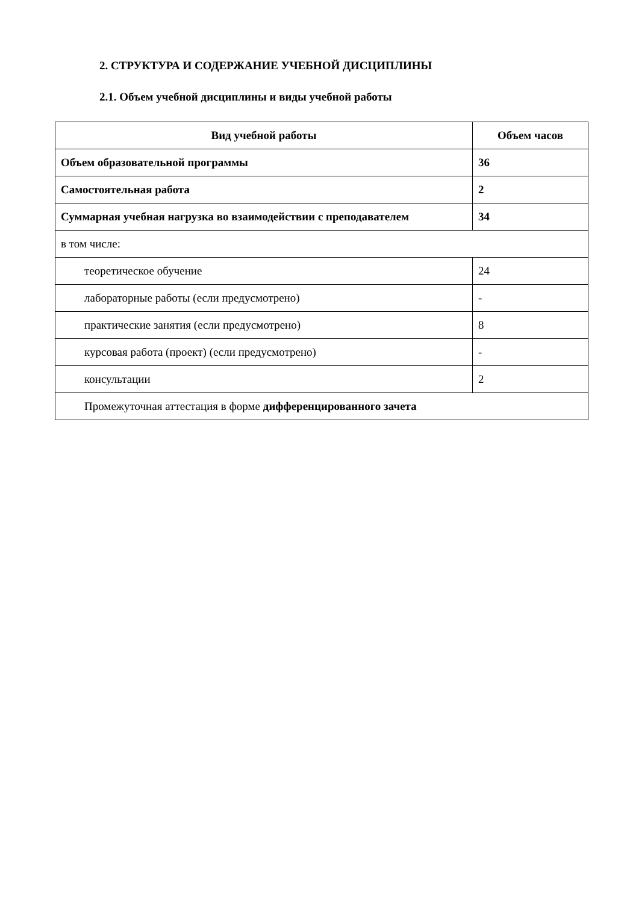2. СТРУКТУРА И СОДЕРЖАНИЕ УЧЕБНОЙ ДИСЦИПЛИНЫ
2.1. Объем учебной дисциплины и виды учебной работы
| Вид учебной работы | Объем часов |
| --- | --- |
| Объем образовательной программы | 36 |
| Самостоятельная работа | 2 |
| Суммарная учебная нагрузка во взаимодействии с преподавателем | 34 |
| в том числе: | |
| теоретическое обучение | 24 |
| лабораторные работы (если предусмотрено) | - |
| практические занятия (если предусмотрено) | 8 |
| курсовая работа (проект) (если предусмотрено) | - |
| консультации | 2 |
| Промежуточная аттестация в форме дифференцированного зачета | |